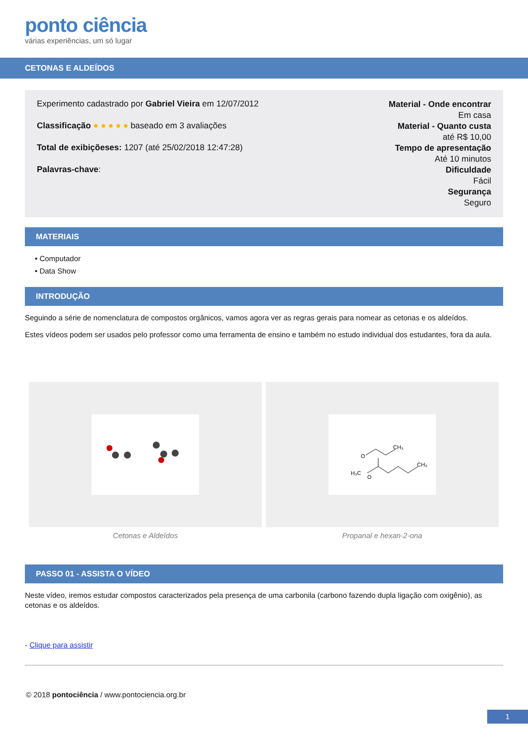ponto ciência
várias experiências, um só lugar
CETONAS E ALDEÍDOS
Experimento cadastrado por Gabriel Vieira em 12/07/2012
Classificação ● ● ● ● ● baseado em 3 avaliações
Total de exibiçõeses: 1207 (até 25/02/2018 12:47:28)
Palavras-chave:
Material - Onde encontrar
Em casa
Material - Quanto custa
até R$ 10,00
Tempo de apresentação
Até 10 minutos
Dificuldade
Fácil
Segurança
Seguro
MATERIAIS
• Computador
• Data Show
INTRODUÇÃO
Seguindo a série de nomenclatura de compostos orgânicos, vamos agora ver as regras gerais para nomear as cetonas e os aldeídos.
Estes vídeos podem ser usados pelo professor como uma ferramenta de ensino e também no estudo individual dos estudantes, fora da aula.
Cetonas e Aldeídos
O
CH₃
O
H₃C
CH₃
Propanal e hexan-2-ona
PASSO 01 - ASSISTA O VÍDEO
Neste vídeo, iremos estudar compostos caracterizados pela presença de uma carbonila (carbono fazendo dupla ligação com oxigênio), as cetonas e os aldeídos.
- Clique para assistir
© 2018 pontociência / www.pontociencia.org.br
1